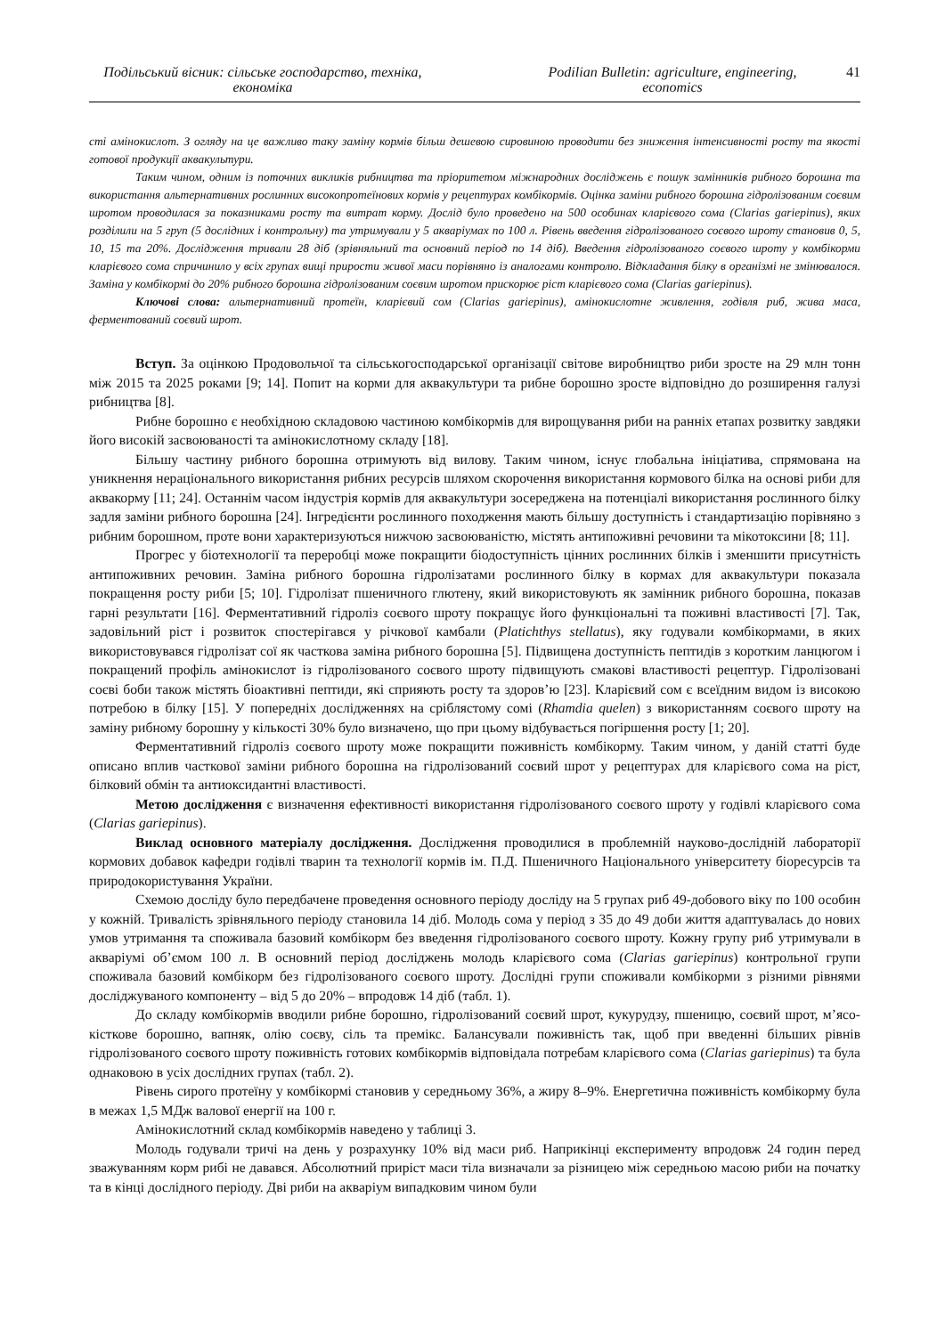Подільський вісник: сільське господарство, техніка, економіка
Podilian Bulletin: agriculture, engineering, economics
41
сті амінокислот. З огляду на це важливо таку заміну кормів більш дешевою сировиною проводити без зниження інтенсивності росту та якості готової продукції аквакультури.
Таким чином, одним із поточних викликів рибництва та пріоритетом міжнародних досліджень є пошук замінників рибного борошна та використання альтернативних рослинних високопротеїнових кормів у рецептурах комбікормів. Оцінка заміни рибного борошна гідролізованим соєвим шротом проводилася за показниками росту та витрат корму. Дослід було проведено на 500 особинах кларієвого сома (Clarias gariepinus), яких розділили на 5 груп (5 дослідних і контрольну) та утримували у 5 акваріумах по 100 л. Рівень введення гідролізованого соєвого шроту становив 0, 5, 10, 15 та 20%. Дослідження тривали 28 діб (зрівняльний та основний період по 14 діб). Введення гідролізованого соєвого шроту у комбікорми кларієвого сома спричинило у всіх групах вищі прирости живої маси порівняно із аналогами контролю. Відкладання білку в організмі не змінювалося. Заміна у комбікормі до 20% рибного борошна гідролізованим соєвим шротом прискорює ріст кларієвого сома (Clarias gariepinus).
Ключові слова: альтернативний протеїн, кларієвий сом (Clarias gariepinus), амінокислотне живлення, годівля риб, жива маса, ферментований соєвий шрот.
Вступ. За оцінкою Продовольчої та сільськогосподарської організації світове виробництво риби зросте на 29 млн тонн між 2015 та 2025 роками [9; 14]. Попит на корми для аквакультури та рибне борошно зросте відповідно до розширення галузі рибництва [8].
Рибне борошно є необхідною складовою частиною комбікормів для вирощування риби на ранніх етапах розвитку завдяки його високій засвоюваності та амінокислотному складу [18].
Більшу частину рибного борошна отримують від вилову. Таким чином, існує глобальна ініціатива, спрямована на уникнення нераціонального використання рибних ресурсів шляхом скорочення використання кормового білка на основі риби для аквакорму [11; 24]. Останнім часом індустрія кормів для аквакультури зосереджена на потенціалі використання рослинного білку задля заміни рибного борошна [24]. Інгредієнти рослинного походження мають більшу доступність і стандартизацію порівняно з рибним борошном, проте вони характеризуються нижчою засвоюваністю, містять антипоживні речовини та мікотоксини [8; 11].
Прогрес у біотехнології та переробці може покращити біодоступність цінних рослинних білків і зменшити присутність антипоживних речовин. Заміна рибного борошна гідролізатами рослинного білку в кормах для аквакультури показала покращення росту риби [5; 10]. Гідролізат пшеничного глютену, який використовують як замінник рибного борошна, показав гарні результати [16]. Ферментативний гідроліз соєвого шроту покращує його функціональні та поживні властивості [7]. Так, задовільний ріст і розвиток спостерігався у річкової камбали (Platichthys stellatus), яку годували комбікормами, в яких використовувався гідролізат сої як часткова заміна рибного борошна [5]. Підвищена доступність пептидів з коротким ланцюгом і покращений профіль амінокислот із гідролізованого соєвого шроту підвищують смакові властивості рецептур. Гідролізовані соєві боби також містять біоактивні пептиди, які сприяють росту та здоров’ю [23]. Кларієвий сом є всеїдним видом із високою потребою в білку [15]. У попередніх дослідженнях на сріблястому сомі (Rhamdia quelen) з використанням соєвого шроту на заміну рибному борошну у кількості 30% було визначено, що при цьому відбувається погіршення росту [1; 20].
Ферментативний гідроліз соєвого шроту може покращити поживність комбікорму. Таким чином, у даній статті буде описано вплив часткової заміни рибного борошна на гідролізований соєвий шрот у рецептурах для кларієвого сома на ріст, білковий обмін та антиоксидантні властивості.
Метою дослідження є визначення ефективності використання гідролізованого соєвого шроту у годівлі кларієвого сома (Clarias gariepinus).
Виклад основного матеріалу дослідження. Дослідження проводилися в проблемній науково-дослідній лабораторії кормових добавок кафедри годівлі тварин та технології кормів ім. П.Д. Пшеничного Національного університету біоресурсів та природокористування України.
Схемою досліду було передбачене проведення основного періоду досліду на 5 групах риб 49-добового віку по 100 особин у кожній. Тривалість зрівняльного періоду становила 14 діб. Молодь сома у період з 35 до 49 доби життя адаптувалась до нових умов утримання та споживала базовий комбікорм без введення гідролізованого соєвого шроту. Кожну групу риб утримували в акваріумі об’ємом 100 л. В основний період досліджень молодь кларієвого сома (Clarias gariepinus) контрольної групи споживала базовий комбікорм без гідролізованого соєвого шроту. Дослідні групи споживали комбікорми з різними рівнями досліджуваного компоненту – від 5 до 20% – впродовж 14 діб (табл. 1).
До складу комбікормів вводили рибне борошно, гідролізований соєвий шрот, кукурудзу, пшеницю, соєвий шрот, м’ясо-кісткове борошно, вапняк, олію соєву, сіль та премікс. Балансували поживність так, щоб при введенні більших рівнів гідролізованого соєвого шроту поживність готових комбікормів відповідала потребам кларієвого сома (Clarias gariepinus) та була однаковою в усіх дослідних групах (табл. 2).
Рівень сирого протеїну у комбікормі становив у середньому 36%, а жиру 8–9%. Енергетична поживність комбікорму була в межах 1,5 МДж валової енергії на 100 г.
Амінокислотний склад комбікормів наведено у таблиці 3.
Молодь годували тричі на день у розрахунку 10% від маси риб. Наприкінці експерименту впродовж 24 годин перед зважуванням корм рибі не давався. Абсолютний приріст маси тіла визначали за різницею між середньою масою риби на початку та в кінці дослідного періоду. Дві риби на акваріум випадковим чином були